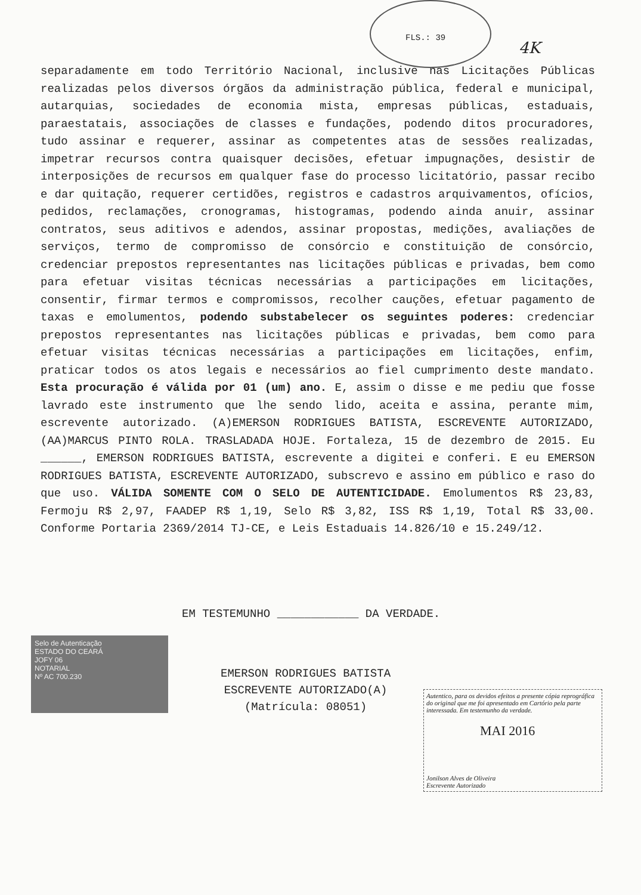FLS.: 39
4K
separadamente em todo Território Nacional, inclusive nas Licitações Públicas realizadas pelos diversos órgãos da administração pública, federal e municipal, autarquias, sociedades de economia mista, empresas públicas, estaduais, paraestatais, associações de classes e fundações, podendo ditos procuradores, tudo assinar e requerer, assinar as competentes atas de sessões realizadas, impetrar recursos contra quaisquer decisões, efetuar impugnações, desistir de interposições de recursos em qualquer fase do processo licitatório, passar recibo e dar quitação, requerer certidões, registros e cadastros arquivamentos, ofícios, pedidos, reclamações, cronogramas, histogramas, podendo ainda anuir, assinar contratos, seus aditivos e adendos, assinar propostas, medições, avaliações de serviços, termo de compromisso de consórcio e constituição de consórcio, credenciar prepostos representantes nas licitações públicas e privadas, bem como para efetuar visitas técnicas necessárias a participações em licitações, consentir, firmar termos e compromissos, recolher cauções, efetuar pagamento de taxas e emolumentos, podendo substabelecer os seguintes poderes: credenciar prepostos representantes nas licitações públicas e privadas, bem como para efetuar visitas técnicas necessárias a participações em licitações, enfim, praticar todos os atos legais e necessários ao fiel cumprimento deste mandato. Esta procuração é válida por 01 (um) ano. E, assim o disse e me pediu que fosse lavrado este instrumento que lhe sendo lido, aceita e assina, perante mim, escrevente autorizado. (A)EMERSON RODRIGUES BATISTA, ESCREVENTE AUTORIZADO,(AA)MARCUS PINTO ROLA. TRASLADADA HOJE. Fortaleza, 15 de dezembro de 2015. Eu ______, EMERSON RODRIGUES BATISTA, escrevente a digitei e conferi. E eu EMERSON RODRIGUES BATISTA, ESCREVENTE AUTORIZADO, subscrevo e assino em público e raso do que uso. VÁLIDA SOMENTE COM O SELO DE AUTENTICIDADE. Emolumentos R$ 23,83, Fermoju R$ 2,97, FAADEP R$ 1,19, Selo R$ 3,82, ISS R$ 1,19, Total R$ 33,00. Conforme Portaria 2369/2014 TJ-CE, e Leis Estaduais 14.826/10 e 15.249/12.
EM TESTEMUNHO ____________ DA VERDADE.
Selo de Autenticação
ESTADO DO CEARÁ
JOFY 06
NOTARIAL
Nº AC 700.230
EMERSON RODRIGUES BATISTA
ESCREVENTE AUTORIZADO(A)
(Matrícula: 08051)
Autentico, para os devidos efeitos a presente cópia reprográfica do original que me foi apresentado em Cartório pela parte interessada. Em testemunho da verdade.
MAI 2016
Jonilson Alves de Oliveira
Escrevente Autorizado